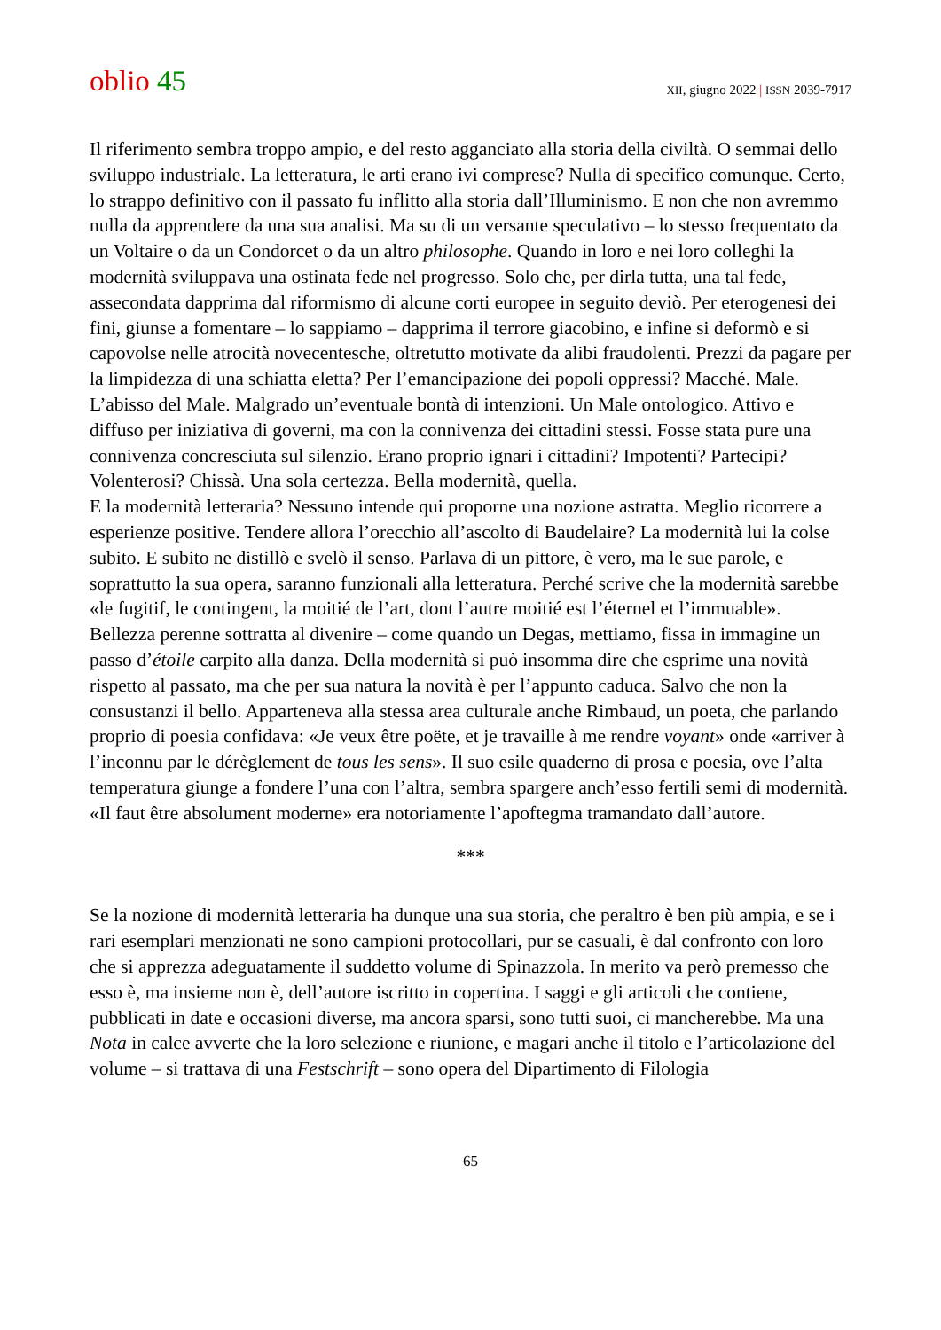oblio 45
XII, giugno 2022 | ISSN 2039-7917
Il riferimento sembra troppo ampio, e del resto agganciato alla storia della civiltà. O semmai dello sviluppo industriale. La letteratura, le arti erano ivi comprese? Nulla di specifico comunque. Certo, lo strappo definitivo con il passato fu inflitto alla storia dall’Illuminismo. E non che non avremmo nulla da apprendere da una sua analisi. Ma su di un versante speculativo – lo stesso frequentato da un Voltaire o da un Condorcet o da un altro philosophe. Quando in loro e nei loro colleghi la modernità sviluppava una ostinata fede nel progresso. Solo che, per dirla tutta, una tal fede, assecondata dapprima dal riformismo di alcune corti europee in seguito deviò. Per eterogenesi dei fini, giunse a fomentare – lo sappiamo – dapprima il terrore giacobino, e infine si deformò e si capovolse nelle atrocità novecentesche, oltretutto motivate da alibi fraudolenti. Prezzi da pagare per la limpidezza di una schiatta eletta? Per l’emancipazione dei popoli oppressi? Macché. Male. L’abisso del Male. Malgrado un’eventuale bontà di intenzioni. Un Male ontologico. Attivo e diffuso per iniziativa di governi, ma con la connivenza dei cittadini stessi. Fosse stata pure una connivenza concresciuta sul silenzio. Erano proprio ignari i cittadini? Impotenti? Partecipi? Volenterosi? Chissà. Una sola certezza. Bella modernità, quella.
E la modernità letteraria? Nessuno intende qui proporne una nozione astratta. Meglio ricorrere a esperienze positive. Tendere allora l’orecchio all’ascolto di Baudelaire? La modernità lui la colse subito. E subito ne distillò e svelò il senso. Parlava di un pittore, è vero, ma le sue parole, e soprattutto la sua opera, saranno funzionali alla letteratura. Perché scrive che la modernità sarebbe «le fugitif, le contingent, la moitié de l’art, dont l’autre moitié est l’éternel et l’immuable». Bellezza perenne sottratta al divenire – come quando un Degas, mettiamo, fissa in immagine un passo d’étoile carpito alla danza. Della modernità si può insomma dire che esprime una novità rispetto al passato, ma che per sua natura la novità è per l’appunto caduca. Salvo che non la consustanzi il bello. Apparteneva alla stessa area culturale anche Rimbaud, un poeta, che parlando proprio di poesia confidava: «Je veux être poëte, et je travaille à me rendre voyant» onde «arriver à l’inconnu par le dérèglement de tous les sens». Il suo esile quaderno di prosa e poesia, ove l’alta temperatura giunge a fondere l’una con l’altra, sembra spargere anch’esso fertili semi di modernità. «Il faut être absolument moderne» era notoriamente l’apoftegma tramandato dall’autore.
***
Se la nozione di modernità letteraria ha dunque una sua storia, che peraltro è ben più ampia, e se i rari esemplari menzionati ne sono campioni protocollari, pur se casuali, è dal confronto con loro che si apprezza adeguatamente il suddetto volume di Spinazzola. In merito va però premesso che esso è, ma insieme non è, dell’autore iscritto in copertina. I saggi e gli articoli che contiene, pubblicati in date e occasioni diverse, ma ancora sparsi, sono tutti suoi, ci mancherebbe. Ma una Nota in calce avverte che la loro selezione e riunione, e magari anche il titolo e l’articolazione del volume – si trattava di una Festschrift – sono opera del Dipartimento di Filologia
65